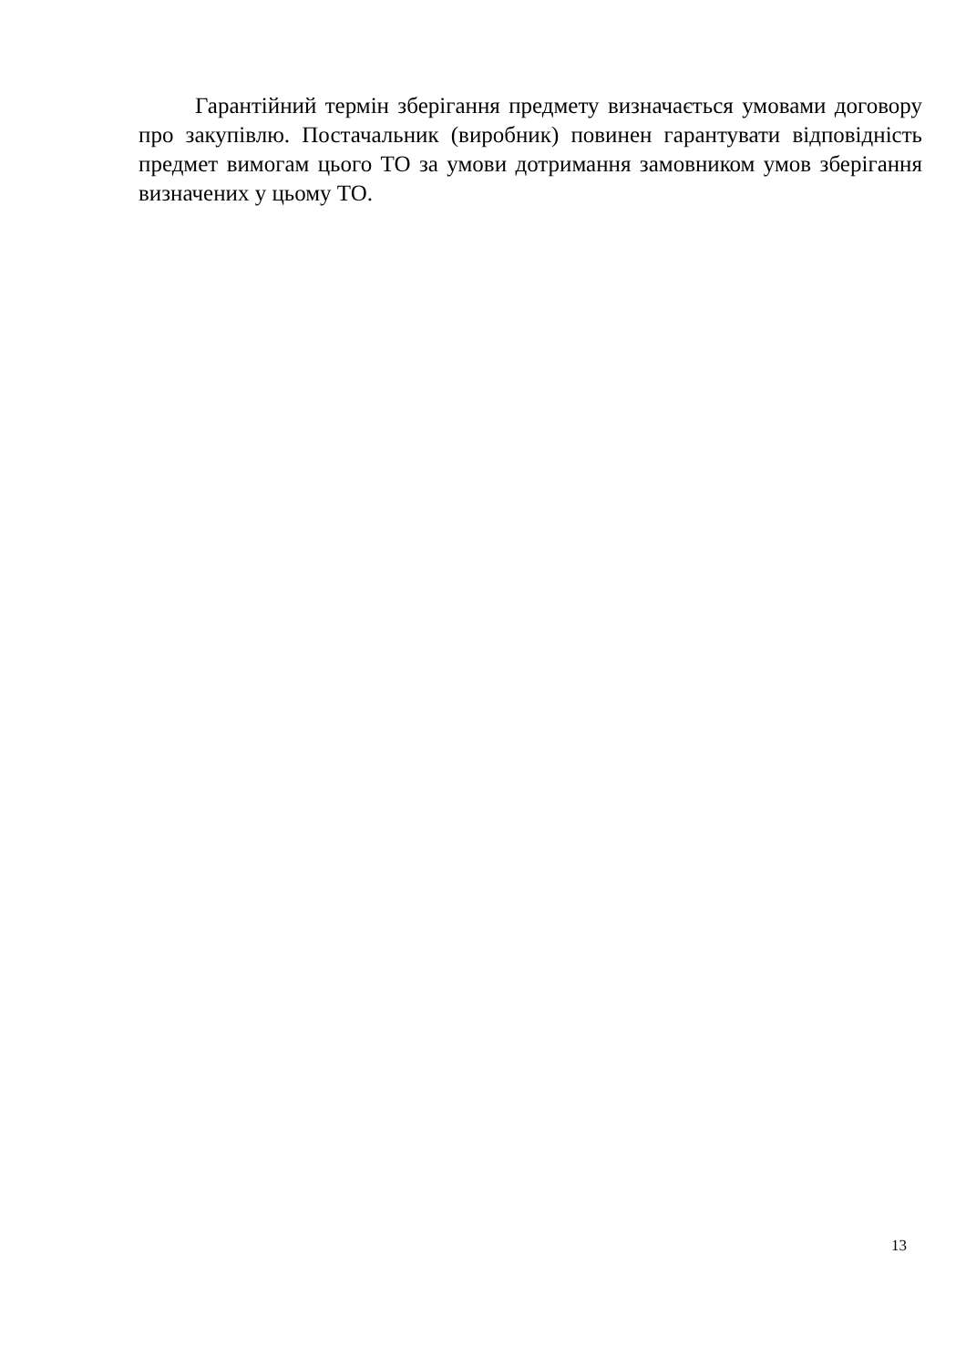Гарантійний термін зберігання предмету визначається умовами договору про закупівлю. Постачальник (виробник) повинен гарантувати відповідність предмет вимогам цього ТО за умови дотримання замовником умов зберігання визначених у цьому ТО.
13